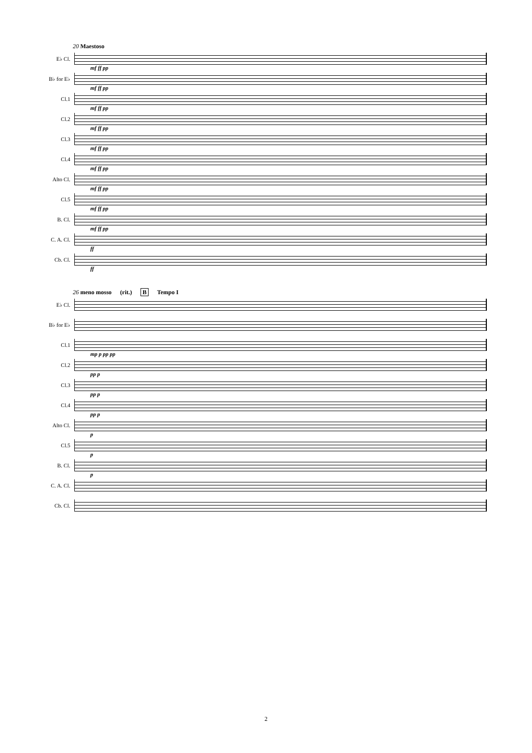20 Maestoso
E♭ Cl.
mf ff pp
B♭ for E♭
mf ff pp
Cl.1
mf ff pp
Cl.2
mf ff pp
Cl.3
mf ff pp
Cl.4
mf ff pp
Alto Cl.
mf ff pp
Cl.5
mf ff pp
B. Cl.
mf ff pp
C. A. Cl.
ff
Cb. Cl.
ff
26 meno mosso (rit.) B Tempo I
E♭ Cl.
B♭ for E♭
Cl.1
mp p pp pp
Cl.2
pp p
Cl.3
pp p
Cl.4
pp p
Alto Cl.
p
Cl.5
p
B. Cl.
p
C. A. Cl.
Cb. Cl.
2